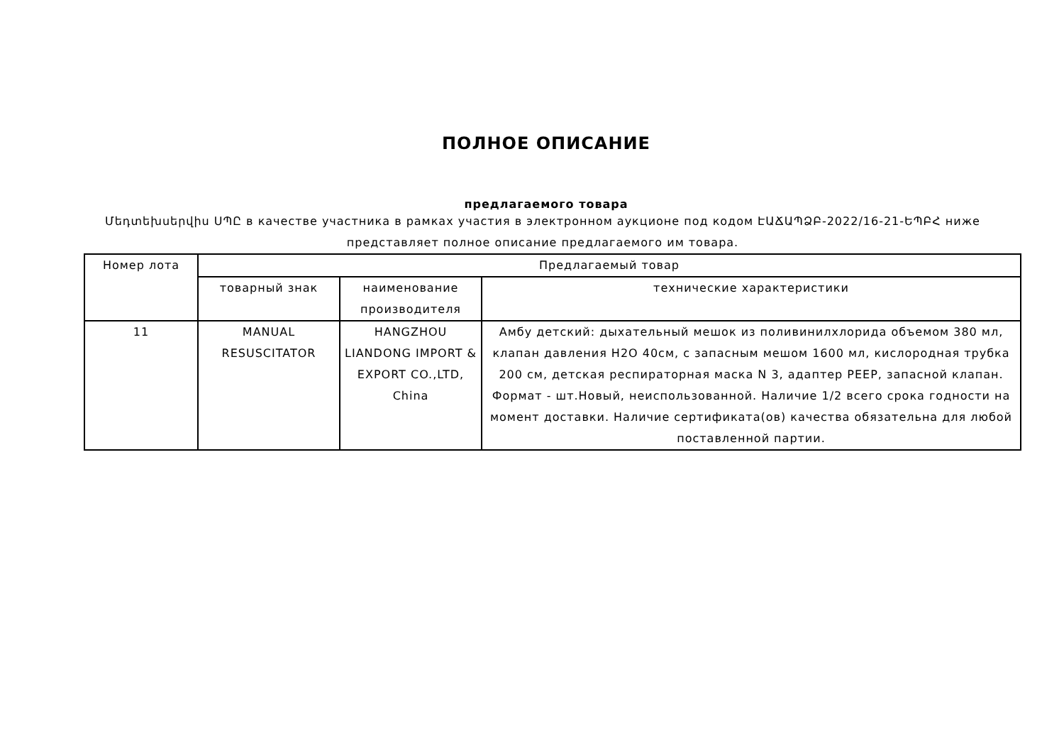ПОЛНОЕ ОПИСАНИЕ
предлагаемого товара
Մեդտեխսերվիս ՍՊԸ в качестве участника в рамках участия в электронном аукционе под кодом ԷԱՃԱՊՁԲ-2022/16-21-ԵՊԲՀ ниже представляет полное описание предлагаемого им товара.
| Номер лота | Предлагаемый товар | | |
| --- | --- | --- | --- |
| | товарный знак | наименование производителя | технические характеристики |
| 11 | MANUAL RESUSCITATOR | HANGZHOU LIANDONG IMPORT & EXPORT CO.,LTD, China | Амбу детский: дыхательный мешок из поливинилхлорида объемом 380 мл, клапан давления H2O 40см, с запасным мешом 1600 мл, кислородная трубка 200 см, детская респираторная маска N 3, адаптер PEEP, запасной клапан. Формат - шт.Новый, неиспользованной. Наличие 1/2 всего срока годности на момент доставки. Наличие сертификата(ов) качества обязательна для любой поставленной партии. |